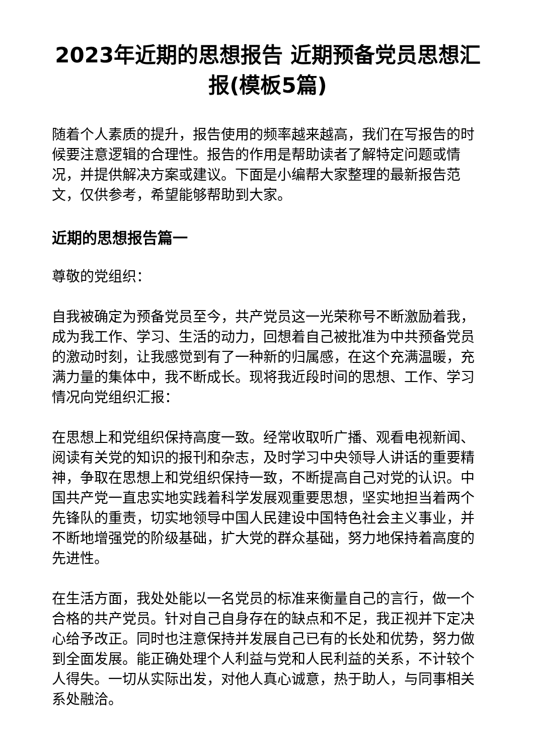2023年近期的思想报告 近期预备党员思想汇报(模板5篇)
随着个人素质的提升，报告使用的频率越来越高，我们在写报告的时候要注意逻辑的合理性。报告的作用是帮助读者了解特定问题或情况，并提供解决方案或建议。下面是小编帮大家整理的最新报告范文，仅供参考，希望能够帮助到大家。
近期的思想报告篇一
尊敬的党组织：
自我被确定为预备党员至今，共产党员这一光荣称号不断激励着我，成为我工作、学习、生活的动力，回想着自己被批准为中共预备党员的激动时刻，让我感觉到有了一种新的归属感，在这个充满温暖，充满力量的集体中，我不断成长。现将我近段时间的思想、工作、学习情况向党组织汇报：
在思想上和党组织保持高度一致。经常收取听广播、观看电视新闻、阅读有关党的知识的报刊和杂志，及时学习中央领导人讲话的重要精神，争取在思想上和党组织保持一致，不断提高自己对党的认识。中国共产党一直忠实地实践着科学发展观重要思想，坚实地担当着两个先锋队的重责，切实地领导中国人民建设中国特色社会主义事业，并不断地增强党的阶级基础，扩大党的群众基础，努力地保持着高度的先进性。
在生活方面，我处处能以一名党员的标准来衡量自己的言行，做一个合格的共产党员。针对自己自身存在的缺点和不足，我正视并下定决心给予改正。同时也注意保持并发展自己已有的长处和优势，努力做到全面发展。能正确处理个人利益与党和人民利益的关系，不计较个人得失。一切从实际出发，对他人真心诚意，热于助人，与同事相关系处融洽。